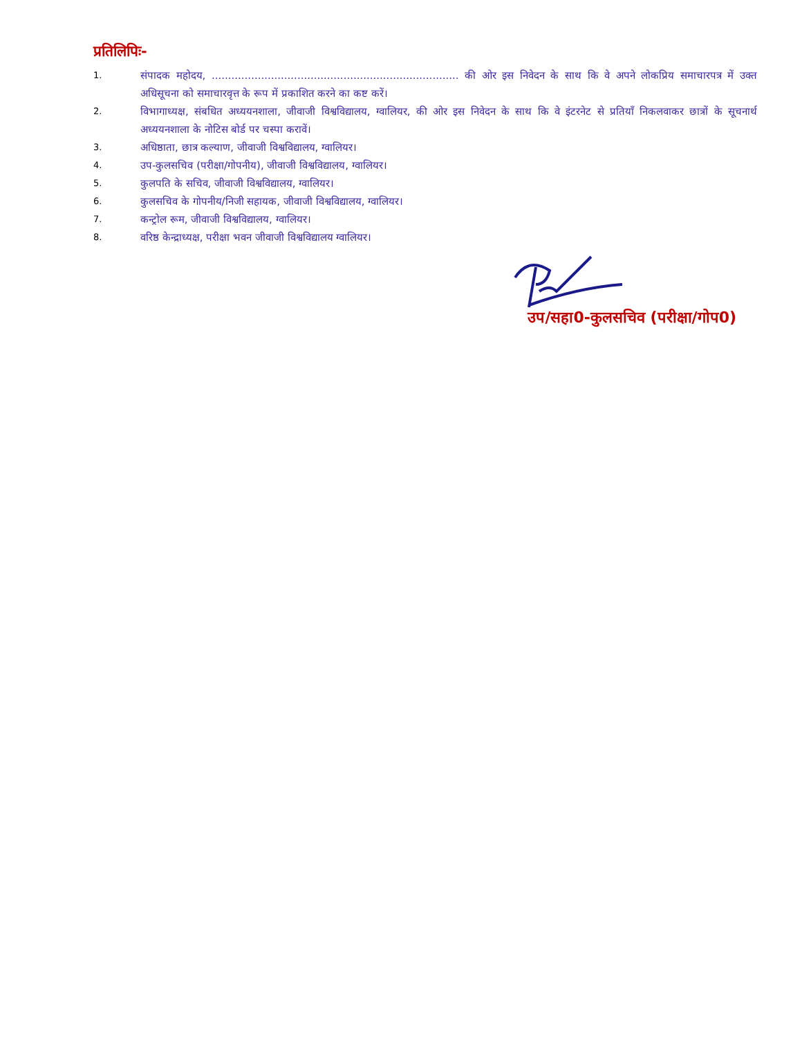प्रतिलिपिः-
1. संपादक महोदय, ........................................................................... की ओर इस निवेदन के साथ कि वे अपने लोकप्रिय समाचारपत्र में उक्त अधिसूचना को समाचारवृत्त के रूप में प्रकाशित करने का कष्ट करें।
2. विभागाध्यक्ष, संबधित अध्ययनशाला, जीवाजी विश्वविद्यालय, ग्वालियर, की ओर इस निवेदन के साथ कि वे इंटरनेट से प्रतियाँ निकलवाकर छात्रों के सूचनार्थ अध्ययनशाला के नोटिस बोर्ड पर चस्पा करावें।
3. अधिष्ठाता, छात्र कल्याण, जीवाजी विश्वविद्यालय, ग्वालियर।
4. उप-कुलसचिव (परीक्षा/गोपनीय), जीवाजी विश्वविद्यालय, ग्वालियर।
5. कुलपति के सचिव, जीवाजी विश्वविद्यालय, ग्वालियर।
6. कुलसचिव के गोपनीय/निजी सहायक, जीवाजी विश्वविद्यालय, ग्वालियर।
7. कन्ट्रोल रूम, जीवाजी विश्वविद्यालय, ग्वालियर।
8. वरिष्ठ केन्द्राध्यक्ष, परीक्षा भवन जीवाजी विश्वविद्यालय ग्वालियर।
उप/सहा0-कुलसचिव (परीक्षा/गोप0)